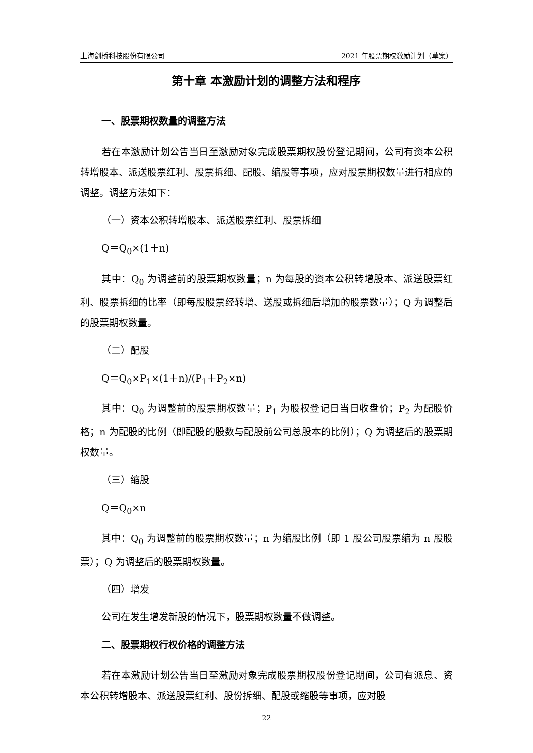上海剑桥科技股份有限公司 2021 年股票期权激励计划（草案）
第十章 本激励计划的调整方法和程序
一、股票期权数量的调整方法
若在本激励计划公告当日至激励对象完成股票期权股份登记期间，公司有资本公积转增股本、派送股票红利、股票拆细、配股、缩股等事项，应对股票期权数量进行相应的调整。调整方法如下：
（一）资本公积转增股本、派送股票红利、股票拆细
Q＝Q<sub>0</sub>×(1＋n)
其中：Q<sub>0</sub> 为调整前的股票期权数量；n 为每股的资本公积转增股本、派送股票红利、股票拆细的比率（即每股股票经转增、送股或拆细后增加的股票数量）；Q 为调整后的股票期权数量。
（二）配股
Q＝Q<sub>0</sub>×P<sub>1</sub>×(1＋n)/(P<sub>1</sub>＋P<sub>2</sub>×n)
其中：Q<sub>0</sub> 为调整前的股票期权数量；P<sub>1</sub> 为股权登记日当日收盘价；P<sub>2</sub> 为配股价格；n 为配股的比例（即配股的股数与配股前公司总股本的比例）；Q 为调整后的股票期权数量。
（三）缩股
Q＝Q<sub>0</sub>×n
其中：Q<sub>0</sub> 为调整前的股票期权数量；n 为缩股比例（即 1 股公司股票缩为 n 股股票）；Q 为调整后的股票期权数量。
（四）增发
公司在发生增发新股的情况下，股票期权数量不做调整。
二、股票期权行权价格的调整方法
若在本激励计划公告当日至激励对象完成股票期权股份登记期间，公司有派息、资本公积转增股本、派送股票红利、股份拆细、配股或缩股等事项，应对股
22